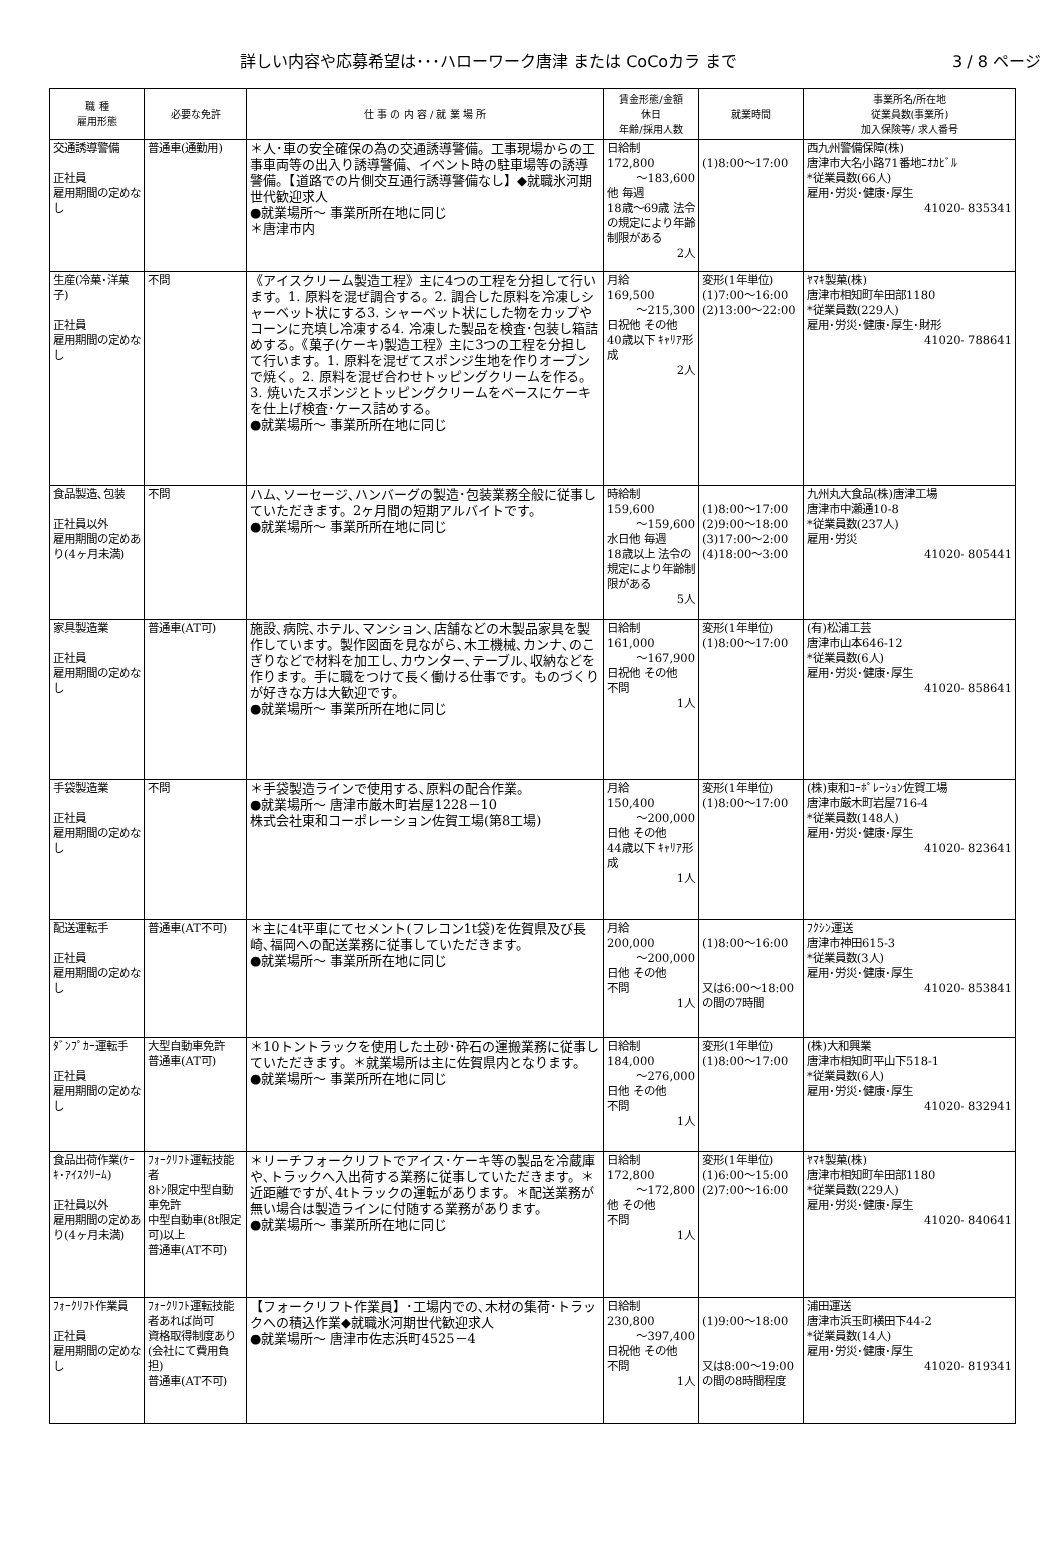詳しい内容や応募希望は･･･ハローワーク唐津 または CoCoカラ まで 3 / 8 ページ
| 職 種 雇用形態 | 必要な免許 | 仕 事 の 内 容 / 就 業 場 所 | 賃金形態/金額 休日 年齢/採用人数 | 就業時間 | 事業所名/所在地 従業員数(事業所) 加入保険等/ 求人番号 |
| --- | --- | --- | --- | --- | --- |
| 交通誘導警備 正社員 雇用期間の定めなし | 普通車(通勤用) | ＊人･車の安全確保の為の交通誘導警備。工事現場からの工事車両等の出入り誘導警備、イベント時の駐車場等の誘導警備。【道路での片側交互通行誘導警備なし】◆就職氷河期世代歓迎求人 ●就業場所～ 事業所所在地に同じ ＊唐津市内 | 日給制 172,800 ～183,600 他 毎週 18歳～69歳 法令の規定により年齢制限がある 2人 | (1)8:00～17:00 | 西九州警備保障(株) 唐津市大名小路71番地ﾆｵｶﾋﾞﾙ *従業員数(66人) 雇用･労災･健康･厚生 41020- 835341 |
| 生産(冷菓･洋菓子) 正社員 雇用期間の定めなし | 不問 | 《アイスクリーム製造工程》主に4つの工程を分担して行います。1. 原料を混ぜ調合する。2. 調合した原料を冷凍しシャーベット状にする3. シャーベット状にした物をカップやコーンに充填し冷凍する4. 冷凍した製品を検査･包装し箱詰めする。《菓子(ケーキ)製造工程》主に3つの工程を分担して行います。1. 原料を混ぜてスポンジ生地を作りオーブンで焼く。2. 原料を混ぜ合わせトッピングクリームを作る。3. 焼いたスポンジとトッピングクリームをベースにケーキを仕上げ検査･ケース詰めする。 ●就業場所～ 事業所所在地に同じ | 月給 169,500 ～215,300 日祝他 その他 40歳以下 ｷｬﾘｱ形成 2人 | 変形(1年単位) (1)7:00～16:00 (2)13:00～22:00 | ﾔﾏｷ製菓(株) 唐津市相知町牟田部1180 *従業員数(229人) 雇用･労災･健康･厚生･財形 41020- 788641 |
| 食品製造､包装 正社員以外 雇用期間の定めあり(4ヶ月未満) | 不問 | ハム､ソーセージ､ハンバーグの製造･包装業務全般に従事していただきます。2ヶ月間の短期アルバイトです。 ●就業場所～ 事業所所在地に同じ | 時給制 159,600 ～159,600 水日他 毎週 18歳以上 法令の規定により年齢制限がある 5人 | (1)8:00～17:00 (2)9:00～18:00 (3)17:00～2:00 (4)18:00～3:00 | 九州丸大食品(株)唐津工場 唐津市中瀬通10-8 *従業員数(237人) 雇用･労災 41020- 805441 |
| 家具製造業 正社員 雇用期間の定めなし | 普通車(AT可) | 施設､病院､ホテル､マンション､店舗などの木製品家具を製作しています。製作図面を見ながら､木工機械､カンナ､のこぎりなどで材料を加工し､カウンター､テーブル､収納などを作ります。手に職をつけて長く働ける仕事です。ものづくりが好きな方は大歓迎です。 ●就業場所～ 事業所所在地に同じ | 日給制 161,000 ～167,900 日祝他 その他 不問 1人 | 変形(1年単位) (1)8:00～17:00 | (有)松浦工芸 唐津市山本646-12 *従業員数(6人) 雇用･労災･健康･厚生 41020- 858641 |
| 手袋製造業 正社員 雇用期間の定めなし | 不問 | ＊手袋製造ラインで使用する､原料の配合作業。 ●就業場所～ 唐津市厳木町岩屋1228－10 株式会社東和コーポレーション佐賀工場(第8工場) | 月給 150,400 ～200,000 日他 その他 44歳以下 ｷｬﾘｱ形成 1人 | 変形(1年単位) (1)8:00～17:00 | (株)東和ｺｰﾎﾟﾚｰｼｮﾝ佐賀工場 唐津市厳木町岩屋716-4 *従業員数(148人) 雇用･労災･健康･厚生 41020- 823641 |
| 配送運転手 正社員 雇用期間の定めなし | 普通車(AT不可) | ＊主に4t平車にてセメント(フレコン1t袋)を佐賀県及び長崎､福岡への配送業務に従事していただきます。 ●就業場所～ 事業所所在地に同じ | 月給 200,000 ～200,000 日他 その他 不問 1人 | (1)8:00～16:00 又は6:00～18:00の間の7時間 | ﾌｸｼﾝ運送 唐津市神田615-3 *従業員数(3人) 雇用･労災･健康･厚生 41020- 853841 |
| ﾀﾞﾝﾌﾟｶｰ運転手 正社員 雇用期間の定めなし | 大型自動車免許 普通車(AT可) | ＊10トントラックを使用した土砂･砕石の運搬業務に従事していただきます。＊就業場所は主に佐賀県内となります。 ●就業場所～ 事業所所在地に同じ | 日給制 184,000 ～276,000 日他 その他 不問 1人 | 変形(1年単位) (1)8:00～17:00 | (株)大和興業 唐津市相知町平山下518-1 *従業員数(6人) 雇用･労災･健康･厚生 41020- 832941 |
| 食品出荷作業(ｹｰｷ･ｱｲｽｸﾘｰﾑ) 正社員以外 雇用期間の定めあり(4ヶ月未満) | ﾌｫｰｸﾘﾌﾄ運転技能者 8ﾄﾝ限定中型自動車免許 中型自動車(8t限定可)以上 普通車(AT不可) | ＊リーチフォークリフトでアイス･ケーキ等の製品を冷蔵庫や､トラックへ入出荷する業務に従事していただきます。＊近距離ですが､4tトラックの運転があります。＊配送業務が無い場合は製造ラインに付随する業務があります。 ●就業場所～ 事業所所在地に同じ | 日給制 172,800 ～172,800 他 その他 不問 1人 | 変形(1年単位) (1)6:00～15:00 (2)7:00～16:00 | ﾔﾏｷ製菓(株) 唐津市相知町牟田部1180 *従業員数(229人) 雇用･労災･健康･厚生 41020- 840641 |
| ﾌｫｰｸﾘﾌﾄ作業員 正社員 雇用期間の定めなし | ﾌｫｰｸﾘﾌﾄ運転技能者あれば尚可 資格取得制度あり(会社にて費用負担) 普通車(AT不可) | 【フォークリフト作業員】･工場内での､木材の集荷･トラックへの積込作業◆就職氷河期世代歓迎求人 ●就業場所～ 唐津市佐志浜町4525－4 | 日給制 230,800 ～397,400 日祝他 その他 不問 1人 | (1)9:00～18:00 又は8:00～19:00の間の8時間程度 | 浦田運送 唐津市浜玉町横田下44-2 *従業員数(14人) 雇用･労災･健康･厚生 41020- 819341 |